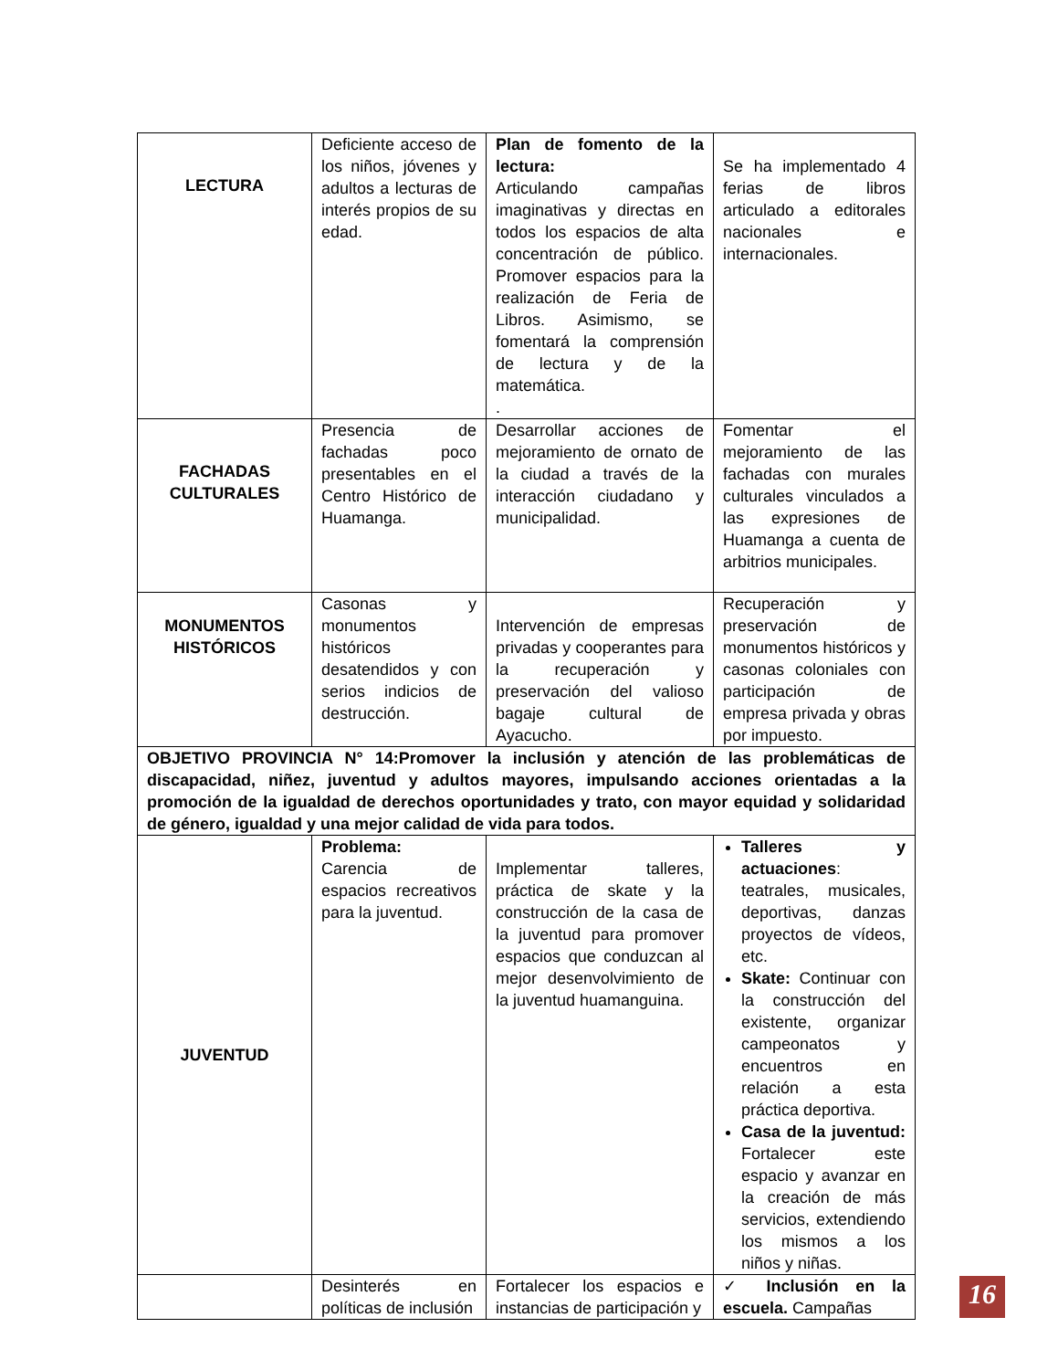| LECTURA | Deficiente acceso de los niños, jóvenes y adultos a lecturas de interés propios de su edad. | Plan de fomento de la lectura: Articulando campañas imaginativas y directas en todos los espacios de alta concentración de público. Promover espacios para la realización de Feria de Libros. Asimismo, se fomentará la comprensión de lectura y de la matemática. . | Se ha implementado 4 ferias de libros articulado a editorales nacionales e internacionales. |
| FACHADAS CULTURALES | Presencia de fachadas poco presentables en el Centro Histórico de Huamanga. | Desarrollar acciones de mejoramiento de ornato de la ciudad a través de la interacción ciudadano y municipalidad. | Fomentar el mejoramiento de las fachadas con murales culturales vinculados a las expresiones de Huamanga a cuenta de arbitrios municipales. |
| MONUMENTOS HISTÓRICOS | Casonas y monumentos históricos desatendidos y con serios indicios de destrucción. | Intervención de empresas privadas y cooperantes para la recuperación y preservación del valioso bagaje cultural de Ayacucho. | Recuperación y preservación de monumentos históricos y casonas coloniales con participación de empresa privada y obras por impuesto. |
| OBJETIVO PROVINCIA N° 14:Promover la inclusión y atención de las problemáticas de discapacidad, niñez, juventud y adultos mayores, impulsando acciones orientadas a la promoción de la igualdad de derechos oportunidades y trato, con mayor equidad y solidaridad de género, igualdad y una mejor calidad de vida para todos. | | | |
| JUVENTUD | Problema: Carencia de espacios recreativos para la juventud. | Implementar talleres, práctica de skate y la construcción de la casa de la juventud para promover espacios que conduzcan al mejor desenvolvimiento de la juventud huamanguina. | Talleres y actuaciones : teatrales, musicales, deportivas, danzas proyectos de vídeos, etc. Skate: Continuar con la construcción del existente, organizar campeonatos y encuentros en relación a esta práctica deportiva. Casa de la juventud: Fortalecer este espacio y avanzar en la creación de más servicios, extendiendo los mismos a los niños y niñas. |
| | Desinterés en políticas de inclusión | Fortalecer los espacios e instancias de participación y | ✓ Inclusión en la escuela. Campañas |
16